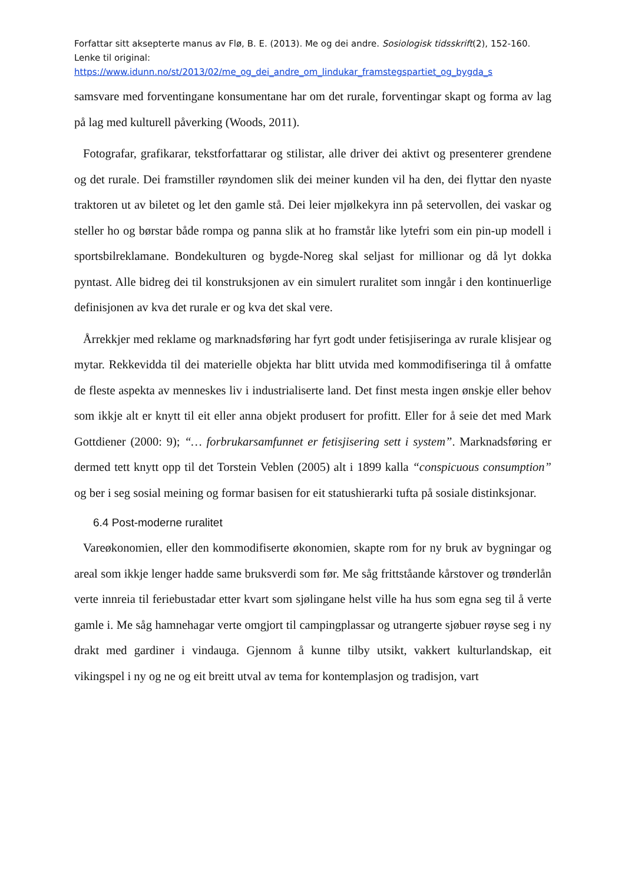Forfattar sitt aksepterte manus av Flø, B. E. (2013). Me og dei andre. Sosiologisk tidsskrift(2), 152-160. Lenke til original:
https://www.idunn.no/st/2013/02/me_og_dei_andre_om_lindukar_framstegspartiet_og_bygda_s
samsvare med forventingane konsumentane har om det rurale, forventingar skapt og forma av lag på lag med kulturell påverking (Woods, 2011).
Fotografar, grafikarar, tekstforfattarar og stilistar, alle driver dei aktivt og presenterer grendene og det rurale. Dei framstiller røyndomen slik dei meiner kunden vil ha den, dei flyttar den nyaste traktoren ut av biletet og let den gamle stå. Dei leier mjølkekyra inn på setervollen, dei vaskar og steller ho og børstar både rompa og panna slik at ho framstår like lytefri som ein pin-up modell i sportsbilreklamane. Bondekulturen og bygde-Noreg skal seljast for millionar og då lyt dokka pyntast. Alle bidreg dei til konstruksjonen av ein simulert ruralitet som inngår i den kontinuerlige definisjonen av kva det rurale er og kva det skal vere.
Årrekkjer med reklame og marknadsføring har fyrt godt under fetisjiseringa av rurale klisjear og mytar. Rekkevidda til dei materielle objekta har blitt utvida med kommodifiseringa til å omfatte de fleste aspekta av menneskes liv i industrialiserte land. Det finst mesta ingen ønskje eller behov som ikkje alt er knytt til eit eller anna objekt produsert for profitt. Eller for å seie det med Mark Gottdiener (2000: 9); “… forbrukarsamfunnet er fetisjisering sett i system”. Marknadsføring er dermed tett knytt opp til det Torstein Veblen (2005) alt i 1899 kalla “conspicuous consumption” og ber i seg sosial meining og formar basisen for eit statushierarki tufta på sosiale distinksjonar.
6.4 Post-moderne ruralitet
Vareøkonomien, eller den kommodifiserte økonomien, skapte rom for ny bruk av bygningar og areal som ikkje lenger hadde same bruksverdi som før. Me såg frittståande kårstover og trønderlån verte innreia til feriebustadar etter kvart som sjølingane helst ville ha hus som egna seg til å verte gamle i. Me såg hamnehagar verte omgjort til campingplassar og utrangerte sjøbuer røyse seg i ny drakt med gardiner i vindauga. Gjennom å kunne tilby utsikt, vakkert kulturlandskap, eit vikingspel i ny og ne og eit breitt utval av tema for kontemplasjon og tradisjon, vart